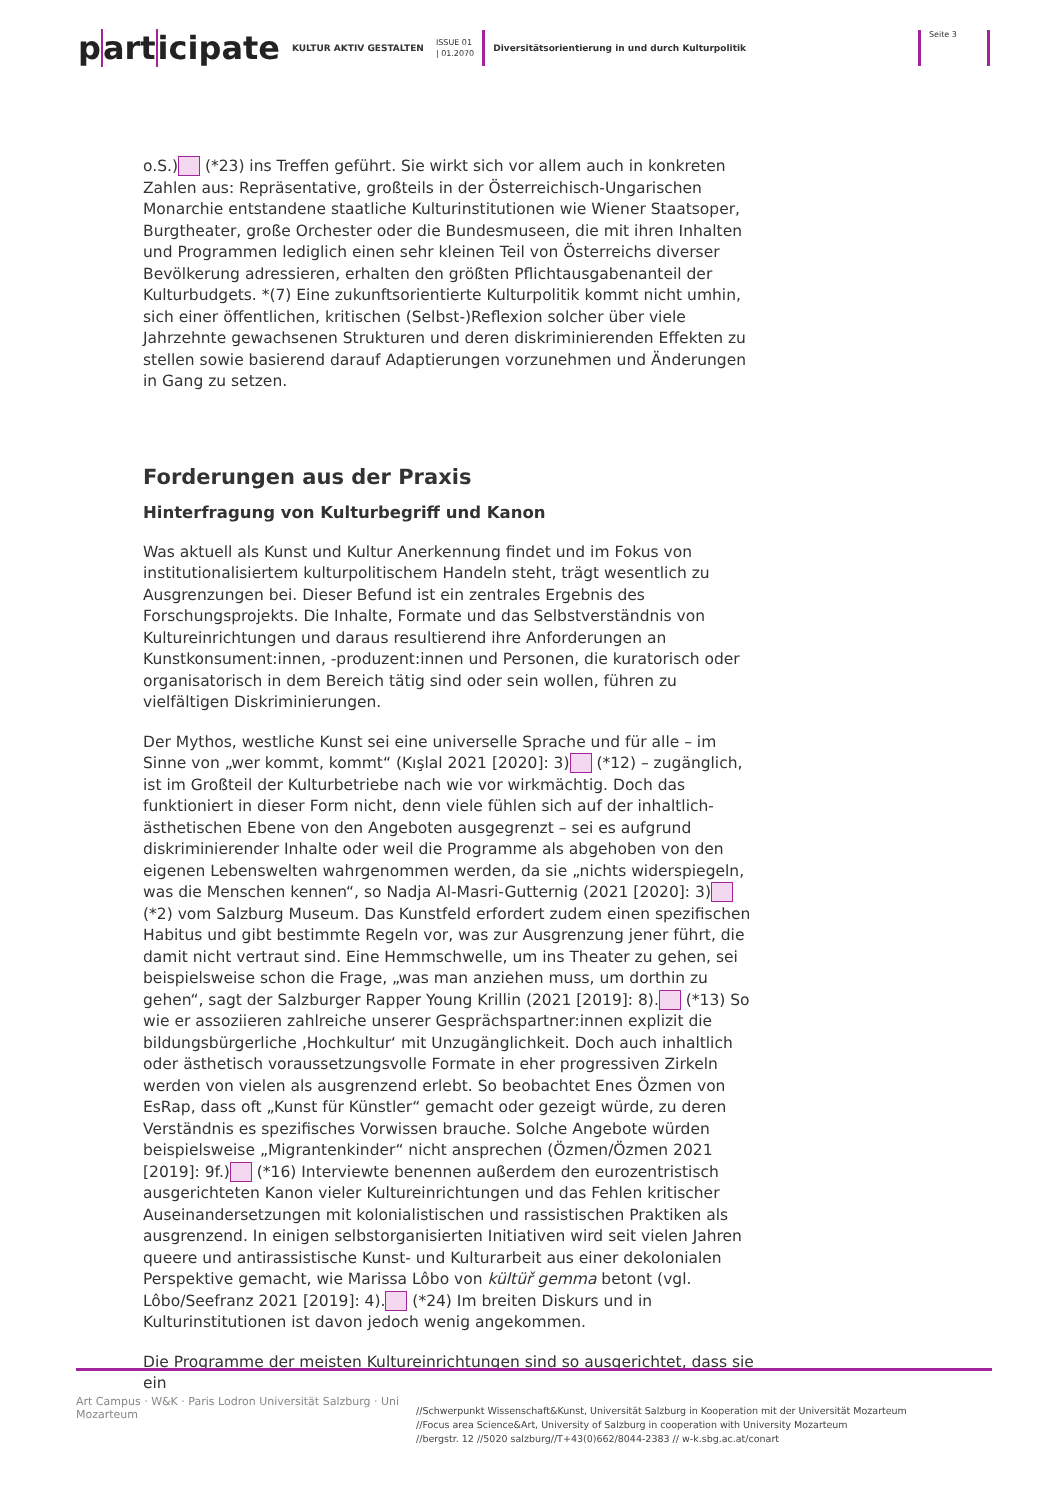part icipate
KULTUR AKTIV GESTALTEN
ISSUE 01
| 01.2070
Diversitätsorientierung in und durch Kulturpolitik
Seite 3
o.S.) (*23) ins Treffen geführt. Sie wirkt sich vor allem auch in konkreten Zahlen aus: Repräsentative, großteils in der Österreichisch-Ungarischen Monarchie entstandene staatliche Kulturinstitutionen wie Wiener Staatsoper, Burgtheater, große Orchester oder die Bundesmuseen, die mit ihren Inhalten und Programmen lediglich einen sehr kleinen Teil von Österreichs diverser Bevölkerung adressieren, erhalten den größten Pflichtausgabenanteil der Kulturbudgets. *(7) Eine zukunftsorientierte Kulturpolitik kommt nicht umhin, sich einer öffentlichen, kritischen (Selbst-)Reflexion solcher über viele Jahrzehnte gewachsenen Strukturen und deren diskriminierenden Effekten zu stellen sowie basierend darauf Adaptierungen vorzunehmen und Änderungen in Gang zu setzen.
Forderungen aus der Praxis
Hinterfragung von Kulturbegriff und Kanon
Was aktuell als Kunst und Kultur Anerkennung findet und im Fokus von institutionalisiertem kulturpolitischem Handeln steht, trägt wesentlich zu Ausgrenzungen bei. Dieser Befund ist ein zentrales Ergebnis des Forschungsprojekts. Die Inhalte, Formate und das Selbstverständnis von Kultureinrichtungen und daraus resultierend ihre Anforderungen an Kunstkonsument:innen, -produzent:innen und Personen, die kuratorisch oder organisatorisch in dem Bereich tätig sind oder sein wollen, führen zu vielfältigen Diskriminierungen.
Der Mythos, westliche Kunst sei eine universelle Sprache und für alle – im Sinne von „wer kommt, kommt“ (Kışlal 2021 [2020]: 3) (*12) – zugänglich, ist im Großteil der Kulturbetriebe nach wie vor wirkmächtig. Doch das funktioniert in dieser Form nicht, denn viele fühlen sich auf der inhaltlich-ästhetischen Ebene von den Angeboten ausgegrenzt – sei es aufgrund diskriminierender Inhalte oder weil die Programme als abgehoben von den eigenen Lebenswelten wahrgenommen werden, da sie „nichts widerspiegeln, was die Menschen kennen“, so Nadja Al-Masri-Gutternig (2021 [2020]: 3) (*2) vom Salzburg Museum. Das Kunstfeld erfordert zudem einen spezifischen Habitus und gibt bestimmte Regeln vor, was zur Ausgrenzung jener führt, die damit nicht vertraut sind. Eine Hemmschwelle, um ins Theater zu gehen, sei beispielsweise schon die Frage, „was man anziehen muss, um dorthin zu gehen“, sagt der Salzburger Rapper Young Krillin (2021 [2019]: 8). (*13) So wie er assoziieren zahlreiche unserer Gesprächspartner:innen explizit die bildungsbürgerliche ‚Hochkultur‘ mit Unzugänglichkeit. Doch auch inhaltlich oder ästhetisch voraussetzungsvolle Formate in eher progressiven Zirkeln werden von vielen als ausgrenzend erlebt. So beobachtet Enes Özmen von EsRap, dass oft „Kunst für Künstler“ gemacht oder gezeigt würde, zu deren Verständnis es spezifisches Vorwissen brauche. Solche Angebote würden beispielsweise „Migrantenkinder“ nicht ansprechen (Özmen/Özmen 2021 [2019]: 9f.) (*16) Interviewte benennen außerdem den eurozentristisch ausgerichteten Kanon vieler Kultureinrichtungen und das Fehlen kritischer Auseinandersetzungen mit kolonialistischen und rassistischen Praktiken als ausgrenzend. In einigen selbstorganisierten Initiativen wird seit vielen Jahren queere und antirassistische Kunst- und Kulturarbeit aus einer dekolonialen Perspektive gemacht, wie Marissa Lôbo von kültüř gemma betont (vgl. Lôbo/Seefranz 2021 [2019]: 4). (*24) Im breiten Diskurs und in Kulturinstitutionen ist davon jedoch wenig angekommen.
Die Programme der meisten Kultureinrichtungen sind so ausgerichtet, dass sie ein
Art Campus · W&K · Paris Lodron Universität Salzburg · Uni Mozarteum
//Schwerpunkt Wissenschaft&Kunst, Universität Salzburg in Kooperation mit der Universität Mozarteum
//Focus area Science&Art, University of Salzburg in cooperation with University Mozarteum
//bergstr. 12 //5020 salzburg//T+43(0)662/8044-2383 // w-k.sbg.ac.at/conart